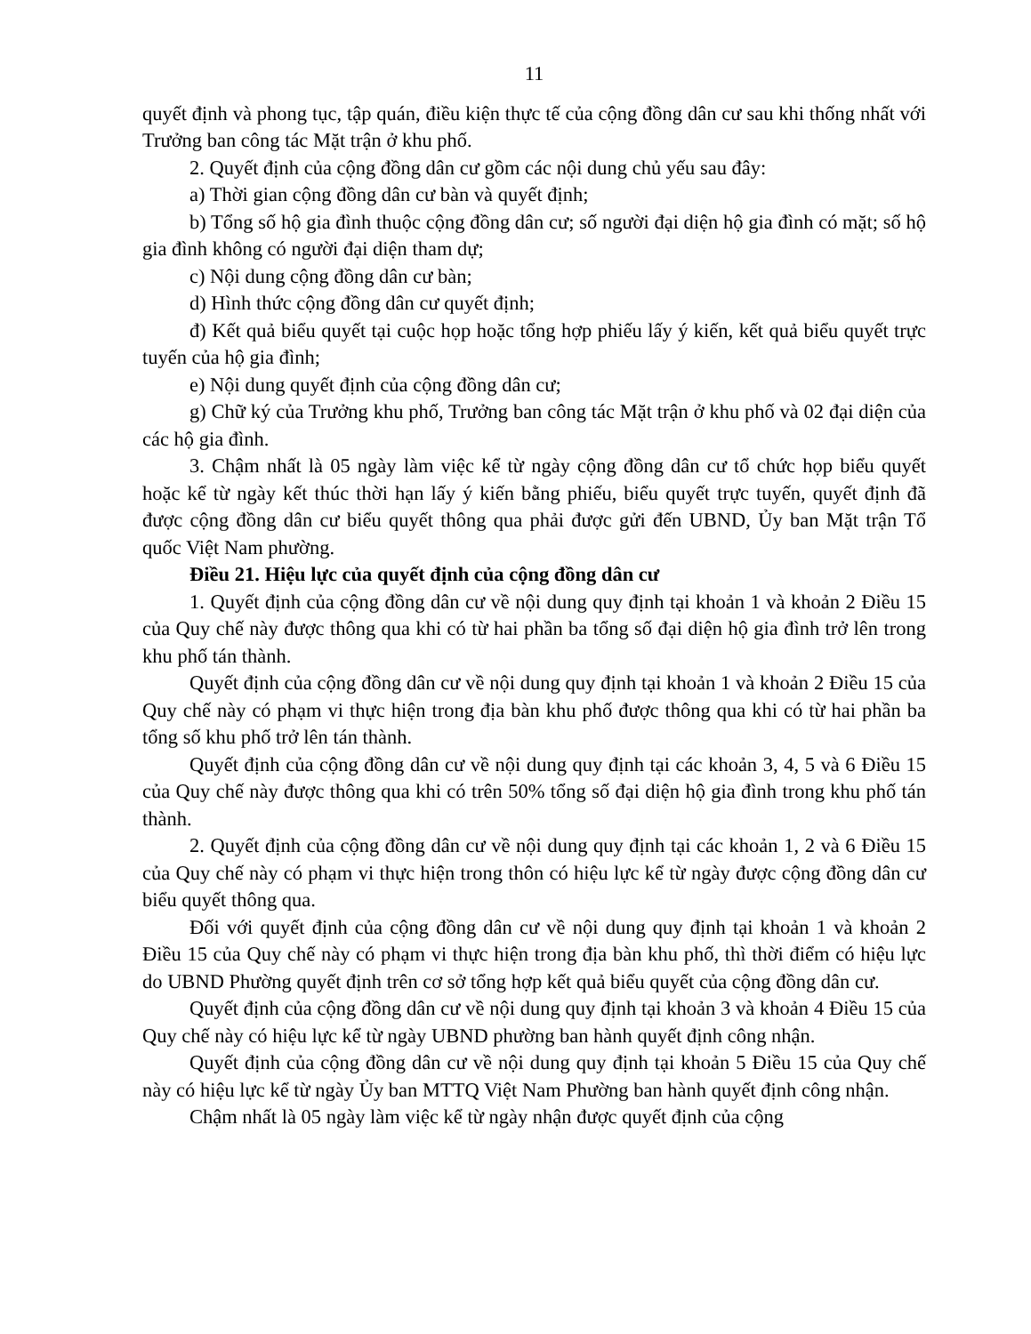11
quyết định và phong tục, tập quán, điều kiện thực tế của cộng đồng dân cư sau khi thống nhất với Trưởng ban công tác Mặt trận ở khu phố.
2. Quyết định của cộng đồng dân cư gồm các nội dung chủ yếu sau đây:
a) Thời gian cộng đồng dân cư bàn và quyết định;
b) Tổng số hộ gia đình thuộc cộng đồng dân cư; số người đại diện hộ gia đình có mặt; số hộ gia đình không có người đại diện tham dự;
c) Nội dung cộng đồng dân cư bàn;
d) Hình thức cộng đồng dân cư quyết định;
đ) Kết quả biểu quyết tại cuộc họp hoặc tổng hợp phiếu lấy ý kiến, kết quả biểu quyết trực tuyến của hộ gia đình;
e) Nội dung quyết định của cộng đồng dân cư;
g) Chữ ký của Trưởng khu phố, Trưởng ban công tác Mặt trận ở khu phố và 02 đại diện của các hộ gia đình.
3. Chậm nhất là 05 ngày làm việc kể từ ngày cộng đồng dân cư tổ chức họp biểu quyết hoặc kể từ ngày kết thúc thời hạn lấy ý kiến bằng phiếu, biểu quyết trực tuyến, quyết định đã được cộng đồng dân cư biểu quyết thông qua phải được gửi đến UBND, Ủy ban Mặt trận Tổ quốc Việt Nam phường.
Điều 21. Hiệu lực của quyết định của cộng đồng dân cư
1. Quyết định của cộng đồng dân cư về nội dung quy định tại khoản 1 và khoản 2 Điều 15 của Quy chế này được thông qua khi có từ hai phần ba tổng số đại diện hộ gia đình trở lên trong khu phố tán thành.
Quyết định của cộng đồng dân cư về nội dung quy định tại khoản 1 và khoản 2 Điều 15 của Quy chế này có phạm vi thực hiện trong địa bàn khu phố được thông qua khi có từ hai phần ba tổng số khu phố trở lên tán thành.
Quyết định của cộng đồng dân cư về nội dung quy định tại các khoản 3, 4, 5 và 6 Điều 15 của Quy chế này được thông qua khi có trên 50% tổng số đại diện hộ gia đình trong khu phố tán thành.
2. Quyết định của cộng đồng dân cư về nội dung quy định tại các khoản 1, 2 và 6 Điều 15 của Quy chế này có phạm vi thực hiện trong thôn có hiệu lực kể từ ngày được cộng đồng dân cư biểu quyết thông qua.
Đối với quyết định của cộng đồng dân cư về nội dung quy định tại khoản 1 và khoản 2 Điều 15 của Quy chế này có phạm vi thực hiện trong địa bàn khu phố, thì thời điểm có hiệu lực do UBND Phường quyết định trên cơ sở tổng hợp kết quả biểu quyết của cộng đồng dân cư.
Quyết định của cộng đồng dân cư về nội dung quy định tại khoản 3 và khoản 4 Điều 15 của Quy chế này có hiệu lực kể từ ngày UBND phường ban hành quyết định công nhận.
Quyết định của cộng đồng dân cư về nội dung quy định tại khoản 5 Điều 15 của Quy chế này có hiệu lực kể từ ngày Ủy ban MTTQ Việt Nam Phường ban hành quyết định công nhận.
Chậm nhất là 05 ngày làm việc kể từ ngày nhận được quyết định của cộng